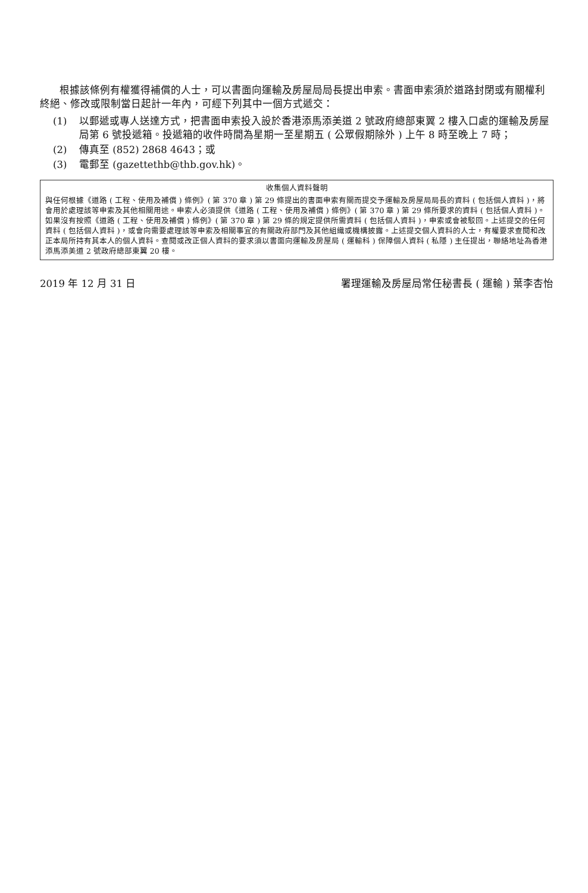根據該條例有權獲得補償的人士，可以書面向運輸及房屋局局長提出申索。書面申索須於道路封閉或有關權利終絕、修改或限制當日起計一年內，可經下列其中一個方式遞交：
(1) 以郵遞或專人送達方式，把書面申索投入設於香港添馬添美道 2 號政府總部東翼 2 樓入口處的運輸及房屋局第 6 號投遞箱。投遞箱的收件時間為星期一至星期五 ( 公眾假期除外 ) 上午 8 時至晚上 7 時；
(2) 傳真至 (852) 2868 4643；或
(3) 電郵至 (gazettethb@thb.gov.hk)。
收集個人資料聲明
與任何根據《道路 ( 工程、使用及補償 ) 條例》( 第 370 章 ) 第 29 條提出的書面申索有關而提交予運輸及房屋局局長的資料 ( 包括個人資料 )，將會用於處理該等申索及其他相關用途。申索人必須提供《道路 ( 工程、使用及補償 ) 條例》( 第 370 章 ) 第 29 條所要求的資料 ( 包括個人資料 )。如果沒有按照《道路 ( 工程、使用及補償 ) 條例》( 第 370 章 ) 第 29 條的規定提供所需資料 ( 包括個人資料 )，申索或會被駁回。上述提交的任何資料 ( 包括個人資料 )，或會向需要處理該等申索及相關事宜的有關政府部門及其他組織或機構披露。上述提交個人資料的人士，有權要求查閱和改正本局所持有其本人的個人資料。查閱或改正個人資料的要求須以書面向運輸及房屋局 ( 運輸科 ) 保障個人資料 ( 私隱 ) 主任提出，聯絡地址為香港添馬添美道 2 號政府總部東翼 20 樓。
2019 年 12 月 31 日 署理運輸及房屋局常任秘書長 ( 運輸 ) 葉李杏怡